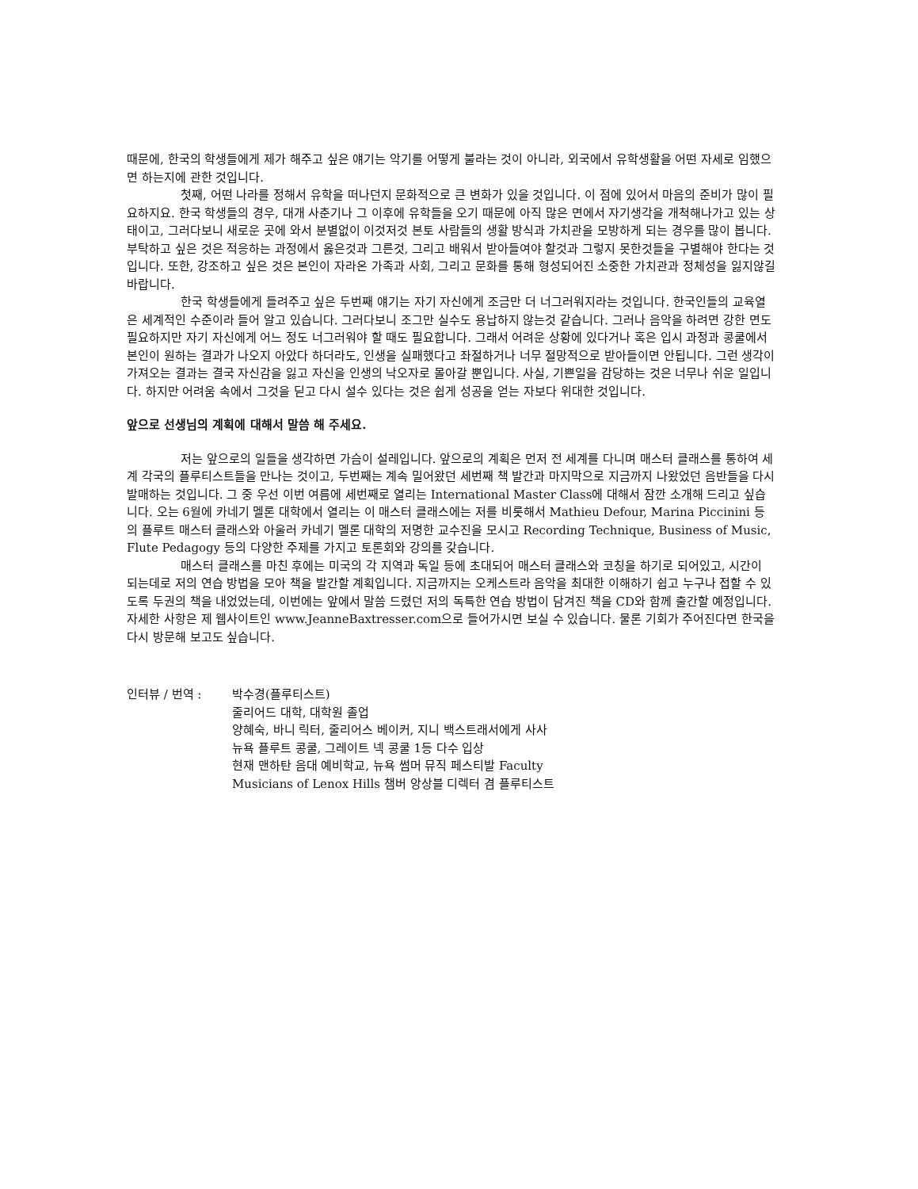때문에, 한국의 학생들에게 제가 해주고 싶은 얘기는 악기를 어떻게 불라는 것이 아니라, 외국에서 유학생활을 어떤 자세로 임했으면 하는지에 관한 것입니다.
첫째, 어떤 나라를 정해서 유학을 떠나던지 문화적으로 큰 변화가 있을 것입니다. 이 점에 있어서 마음의 준비가 많이 필요하지요. 한국 학생들의 경우, 대개 사춘기나 그 이후에 유학들을 오기 때문에 아직 많은 면에서 자기생각을 개척해나가고 있는 상태이고, 그러다보니 새로운 곳에 와서 분별없이 이것저것 본토 사람들의 생활 방식과 가치관을 모방하게 되는 경우를 많이 봅니다. 부탁하고 싶은 것은 적응하는 과정에서 옳은것과 그른것, 그리고 배워서 받아들여야 할것과 그렇지 못한것들을 구별해야 한다는 것입니다. 또한, 강조하고 싶은 것은 본인이 자라온 가족과 사회, 그리고 문화를 통해 형성되어진 소중한 가치관과 정체성을 잃지않길 바랍니다.
한국 학생들에게 들려주고 싶은 두번째 얘기는 자기 자신에게 조금만 더 너그러워지라는 것입니다. 한국인들의 교육열은 세계적인 수준이라 들어 알고 있습니다. 그러다보니 조그만 실수도 용납하지 않는것 같습니다. 그러나 음악을 하려면 강한 면도 필요하지만 자기 자신에게 어느 정도 너그러워야 할 때도 필요합니다. 그래서 어려운 상황에 있다거나 혹은 입시 과정과 콩쿨에서 본인이 원하는 결과가 나오지 아았다 하더라도, 인생을 실패했다고 좌절하거나 너무 절망적으로 받아들이면 안됩니다. 그런 생각이 가져오는 결과는 결국 자신감을 잃고 자신을 인생의 낙오자로 몰아갈 뿐입니다. 사실, 기쁜일을 감당하는 것은 너무나 쉬운 일입니다. 하지만 어려움 속에서 그것을 딛고 다시 설수 있다는 것은 쉽게 성공을 얻는 자보다 위대한 것입니다.
앞으로 선생님의 계획에 대해서 말씀 해 주세요.
저는 앞으로의 일들을 생각하면 가슴이 설레입니다. 앞으로의 계획은 먼저 전 세계를 다니며 매스터 클래스를 통하여 세계 각국의 플루티스트들을 만나는 것이고, 두번째는 계속 밀어왔던 세번째 책 발간과 마지막으로 지금까지 나왔었던 음반들을 다시 발매하는 것입니다. 그 중 우선 이번 여름에 세번째로 열리는 International Master Class에 대해서 잠깐 소개해 드리고 싶습니다. 오는 6월에 카네기 멜론 대학에서 열리는 이 매스터 클래스에는 저를 비롯해서 Mathieu Defour, Marina Piccinini 등의 플루트 매스터 클래스와 아울러 카네기 멜론 대학의 저명한 교수진을 모시고 Recording Technique, Business of Music, Flute Pedagogy 등의 다양한 주제를 가지고 토론회와 강의를 갖습니다.
매스터 클래스를 마친 후에는 미국의 각 지역과 독일 등에 초대되어 매스터 클래스와 코칭을 하기로 되어있고, 시간이 되는데로 저의 연습 방법을 모아 책을 발간할 계획입니다. 지금까지는 오케스트라 음악을 최대한 이해하기 쉽고 누구나 접할 수 있도록 두권의 책을 내었었는데, 이번에는 앞에서 말씀 드렸던 저의 독특한 연습 방법이 담겨진 책을 CD와 함께 출간할 예정입니다. 자세한 사항은 제 웹사이트인 www.JeanneBaxtresser.com으로 들어가시면 보실 수 있습니다. 물론 기회가 주어진다면 한국을 다시 방문해 보고도 싶습니다.
인터뷰 / 번역 : 박수경(플루티스트)
줄리어드 대학, 대학원 졸업
양혜숙, 바니 릭터, 줄리어스 베이커, 지니 백스트래서에게 사사
뉴욕 플루트 콩쿨, 그레이트 넥 콩쿨 1등 다수 입상
현재 맨하탄 음대 예비학교, 뉴욕 썸머 뮤직 페스티발 Faculty
Musicians of Lenox Hills 챔버 앙상블 디렉터 겸 플루티스트